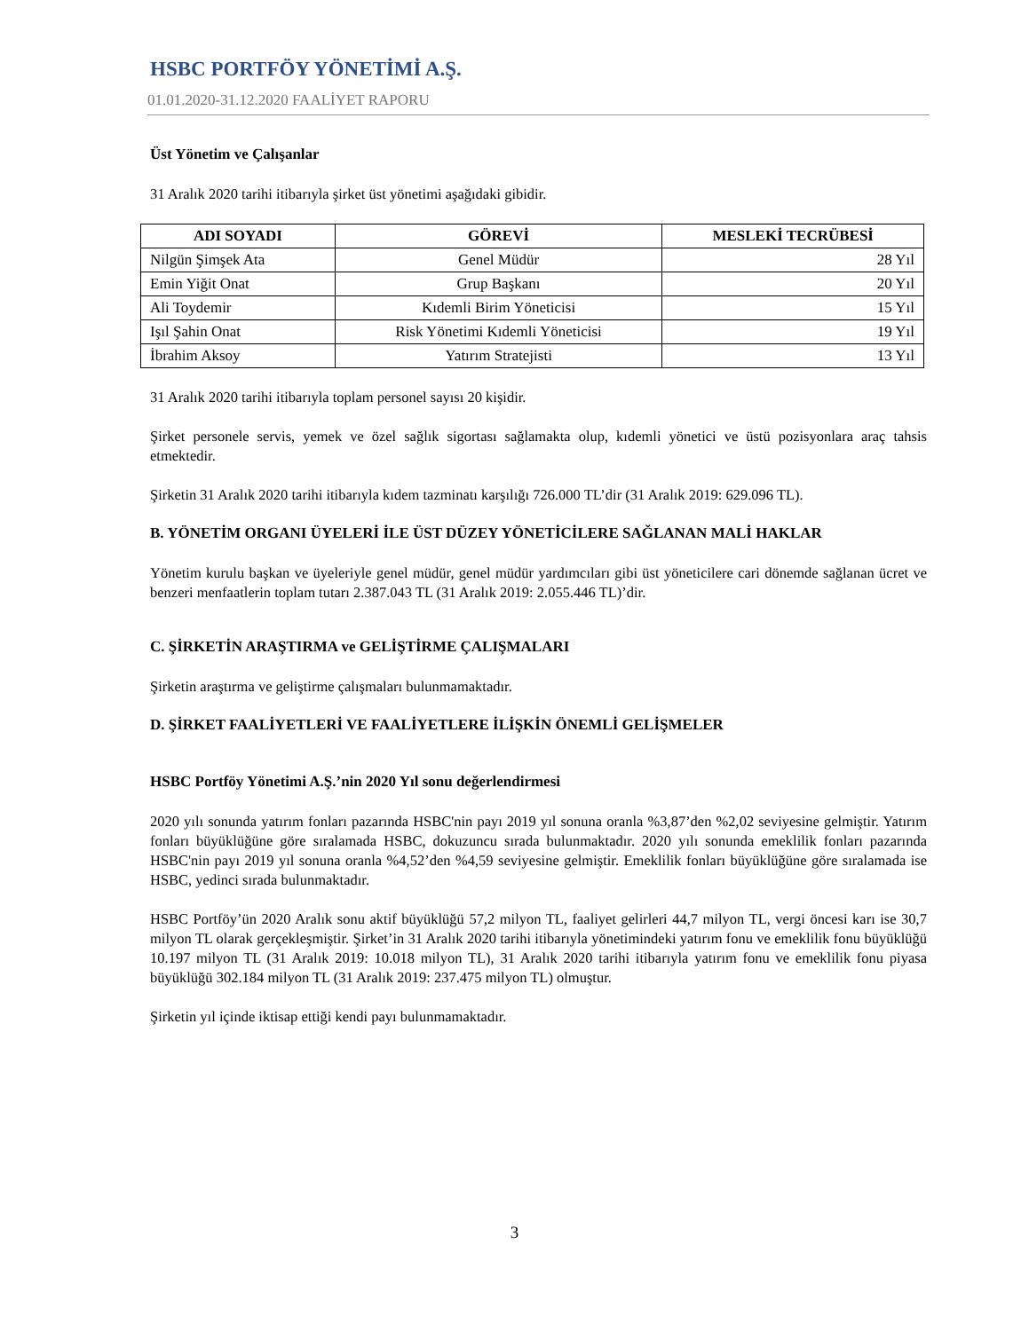HSBC PORTFÖY YÖNETİMİ A.Ş.
01.01.2020-31.12.2020 FAALİYET RAPORU
Üst Yönetim ve Çalışanlar
31 Aralık 2020 tarihi itibarıyla şirket üst yönetimi aşağıdaki gibidir.
| ADI SOYADI | GÖREVİ | MESLEKİ TECRÜBESİ |
| --- | --- | --- |
| Nilgün Şimşek Ata | Genel Müdür | 28 Yıl |
| Emin Yiğit Onat | Grup Başkanı | 20 Yıl |
| Ali Toydemir | Kıdemli Birim Yöneticisi | 15 Yıl |
| Işıl Şahin Onat | Risk Yönetimi Kıdemli Yöneticisi | 19 Yıl |
| İbrahim Aksoy | Yatırım Stratejisti | 13 Yıl |
31 Aralık 2020 tarihi itibarıyla toplam personel sayısı 20 kişidir.
Şirket personele servis, yemek ve özel sağlık sigortası sağlamakta olup, kıdemli yönetici ve üstü pozisyonlara araç tahsis etmektedir.
Şirketin 31 Aralık 2020 tarihi itibarıyla kıdem tazminatı karşılığı 726.000 TL’dir (31 Aralık 2019: 629.096 TL).
B. YÖNETİM ORGANI ÜYELERİ İLE ÜST DÜZEY YÖNETİCİLERE SAĞLANAN MALİ HAKLAR
Yönetim kurulu başkan ve üyeleriyle genel müdür, genel müdür yardımcıları gibi üst yöneticilere cari dönemde sağlanan ücret ve benzeri menfaatlerin toplam tutarı 2.387.043 TL (31 Aralık 2019: 2.055.446 TL)’dir.
C. ŞİRKETİN ARAŞTIRMA ve GELİŞTİRME ÇALIŞMALARI
Şirketin araştırma ve geliştirme çalışmaları bulunmamaktadır.
D. ŞİRKET FAALİYETLERİ VE FAALİYETLERE İLİŞKİN ÖNEMLİ GELİŞMELER
HSBC Portföy Yönetimi A.Ş.’nin 2020 Yıl sonu değerlendirmesi
2020 yılı sonunda yatırım fonları pazarında HSBC'nin payı 2019 yıl sonuna oranla %3,87’den %2,02 seviyesine gelmiştir. Yatırım fonları büyüklüğüne göre sıralamada HSBC, dokuzuncu sırada bulunmaktadır. 2020 yılı sonunda emeklilik fonları pazarında HSBC'nin payı 2019 yıl sonuna oranla %4,52’den %4,59 seviyesine gelmiştir. Emeklilik fonları büyüklüğüne göre sıralamada ise HSBC, yedinci sırada bulunmaktadır.
HSBC Portföy’ün 2020 Aralık sonu aktif büyüklüğü 57,2 milyon TL, faaliyet gelirleri 44,7 milyon TL, vergi öncesi karı ise 30,7 milyon TL olarak gerçekleşmiştir. Şirket’in 31 Aralık 2020 tarihi itibarıyla yönetimindeki yatırım fonu ve emeklilik fonu büyüklüğü 10.197 milyon TL (31 Aralık 2019: 10.018 milyon TL), 31 Aralık 2020 tarihi itibarıyla yatırım fonu ve emeklilik fonu piyasa büyüklüğü 302.184 milyon TL (31 Aralık 2019: 237.475 milyon TL) olmuştur.
Şirketin yıl içinde iktisap ettiği kendi payı bulunmamaktadır.
3